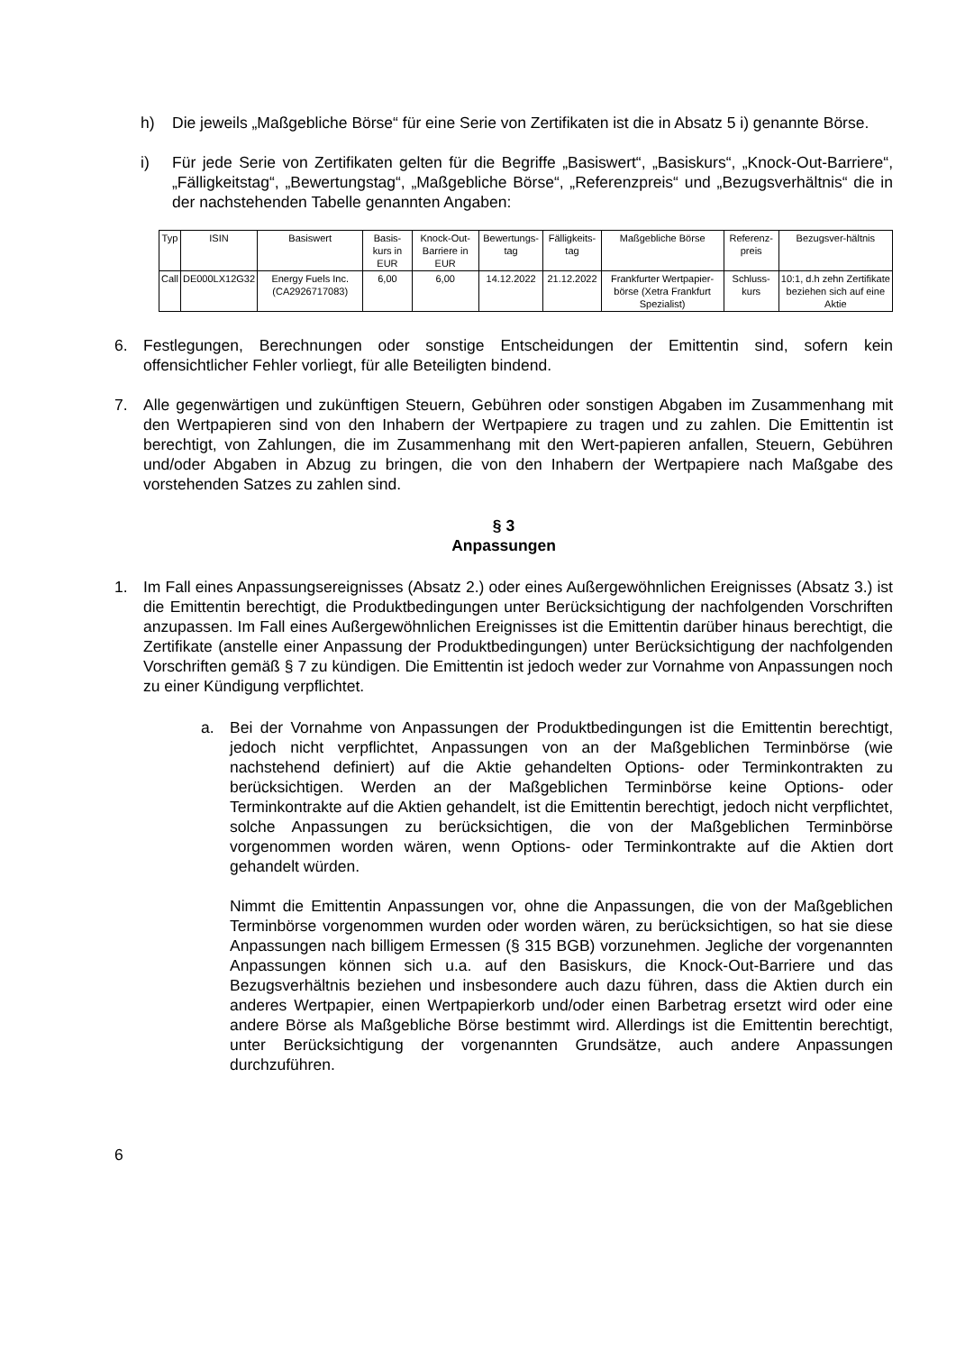h) Die jeweils „Maßgebliche Börse“ für eine Serie von Zertifikaten ist die in Absatz 5 i) genannte Börse.
i) Für jede Serie von Zertifikaten gelten für die Begriffe „Basiswert“, „Basiskurs“, „Knock-Out-Barriere“, „Fälligkeitstag“, „Bewertungstag“, „Maßgebliche Börse“, „Referenzpreis“ und „Bezugsverhältnis“ die in der nachstehenden Tabelle genannten Angaben:
| Typ | ISIN | Basiswert | Basis-kurs in EUR | Knock-Out-Barriere in EUR | Bewertungs-tag | Fälligkeits-tag | Maßgebliche Börse | Referenz-preis | Bezugsver-hältnis |
| --- | --- | --- | --- | --- | --- | --- | --- | --- | --- |
| Call | DE000LX12G32 | Energy Fuels Inc. (CA2926717083) | 6,00 | 6,00 | 14.12.2022 | 21.12.2022 | Frankfurter Wertpapier-börse (Xetra Frankfurt Spezialist) | Schluss-kurs | 10:1, d.h zehn Zertifikate beziehen sich auf eine Aktie |
6. Festlegungen, Berechnungen oder sonstige Entscheidungen der Emittentin sind, sofern kein offensichtlicher Fehler vorliegt, für alle Beteiligten bindend.
7. Alle gegenwärtigen und zukünftigen Steuern, Gebühren oder sonstigen Abgaben im Zusammenhang mit den Wertpapieren sind von den Inhabern der Wertpapiere zu tragen und zu zahlen. Die Emittentin ist berechtigt, von Zahlungen, die im Zusammenhang mit den Wert-papieren anfallen, Steuern, Gebühren und/oder Abgaben in Abzug zu bringen, die von den Inhabern der Wertpapiere nach Maßgabe des vorstehenden Satzes zu zahlen sind.
§ 3
Anpassungen
1. Im Fall eines Anpassungsereignisses (Absatz 2.) oder eines Außergewöhnlichen Ereignisses (Absatz 3.) ist die Emittentin berechtigt, die Produktbedingungen unter Berücksichtigung der nachfolgenden Vorschriften anzupassen. Im Fall eines Außergewöhnlichen Ereignisses ist die Emittentin darüber hinaus berechtigt, die Zertifikate (anstelle einer Anpassung der Produktbedingungen) unter Berücksichtigung der nachfolgenden Vorschriften gemäß § 7 zu kündigen. Die Emittentin ist jedoch weder zur Vornahme von Anpassungen noch zu einer Kündigung verpflichtet.
a. Bei der Vornahme von Anpassungen der Produktbedingungen ist die Emittentin berechtigt, jedoch nicht verpflichtet, Anpassungen von an der Maßgeblichen Terminbörse (wie nachstehend definiert) auf die Aktie gehandelten Options- oder Terminkontrakten zu berücksichtigen. Werden an der Maßgeblichen Terminbörse keine Options- oder Terminkontrakte auf die Aktien gehandelt, ist die Emittentin berechtigt, jedoch nicht verpflichtet, solche Anpassungen zu berücksichtigen, die von der Maßgeblichen Terminbörse vorgenommen worden wären, wenn Options- oder Terminkontrakte auf die Aktien dort gehandelt würden.
Nimmt die Emittentin Anpassungen vor, ohne die Anpassungen, die von der Maßgeblichen Terminbörse vorgenommen wurden oder worden wären, zu berücksichtigen, so hat sie diese Anpassungen nach billigem Ermessen (§ 315 BGB) vorzunehmen. Jegliche der vorgenannten Anpassungen können sich u.a. auf den Basiskurs, die Knock-Out-Barriere und das Bezugsverhältnis beziehen und insbesondere auch dazu führen, dass die Aktien durch ein anderes Wertpapier, einen Wertpapierkorb und/oder einen Barbetrag ersetzt wird oder eine andere Börse als Maßgebliche Börse bestimmt wird. Allerdings ist die Emittentin berechtigt, unter Berücksichtigung der vorgenannten Grundsätze, auch andere Anpassungen durchzuführen.
6